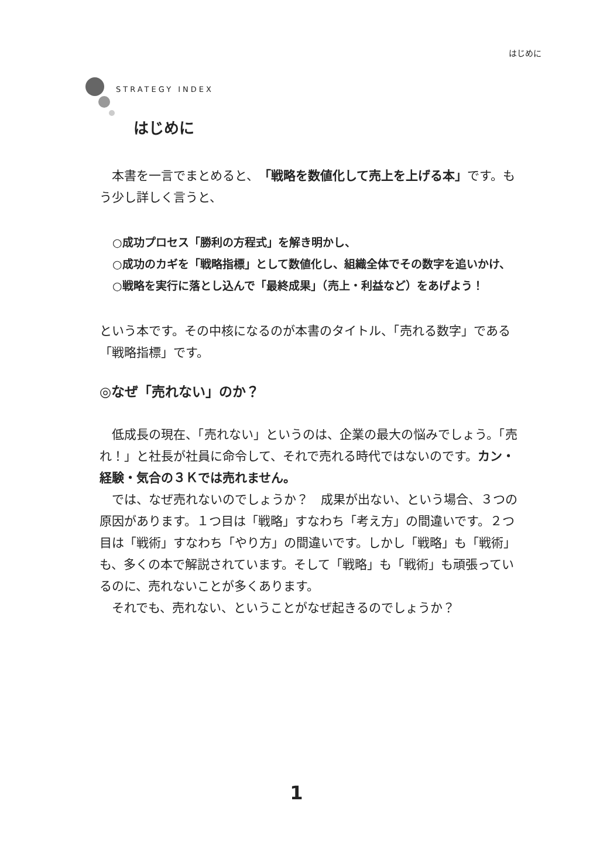はじめに
STRATEGY INDEX
はじめに
　本書を一言でまとめると、「戦略を数値化して売上を上げる本」です。もう少し詳しく言うと、
○成功プロセス「勝利の方程式」を解き明かし、
○成功のカギを「戦略指標」として数値化し、組織全体でその数字を追いかけ、
○戦略を実行に落とし込んで「最終成果」（売上・利益など）をあげよう！
という本です。その中核になるのが本書のタイトル、「売れる数字」である「戦略指標」です。
◎なぜ「売れない」のか？
　低成長の現在、「売れない」というのは、企業の最大の悩みでしょう。「売れ！」と社長が社員に命令して、それで売れる時代ではないのです。カン・経験・気合の３Ｋでは売れません。
　では、なぜ売れないのでしょうか？　成果が出ない、という場合、３つの原因があります。１つ目は「戦略」すなわち「考え方」の間違いです。２つ目は「戦術」すなわち「やり方」の間違いです。しかし「戦略」も「戦術」も、多くの本で解説されています。そして「戦略」も「戦術」も頑張っているのに、売れないことが多くあります。
　それでも、売れない、ということがなぜ起きるのでしょうか？
1